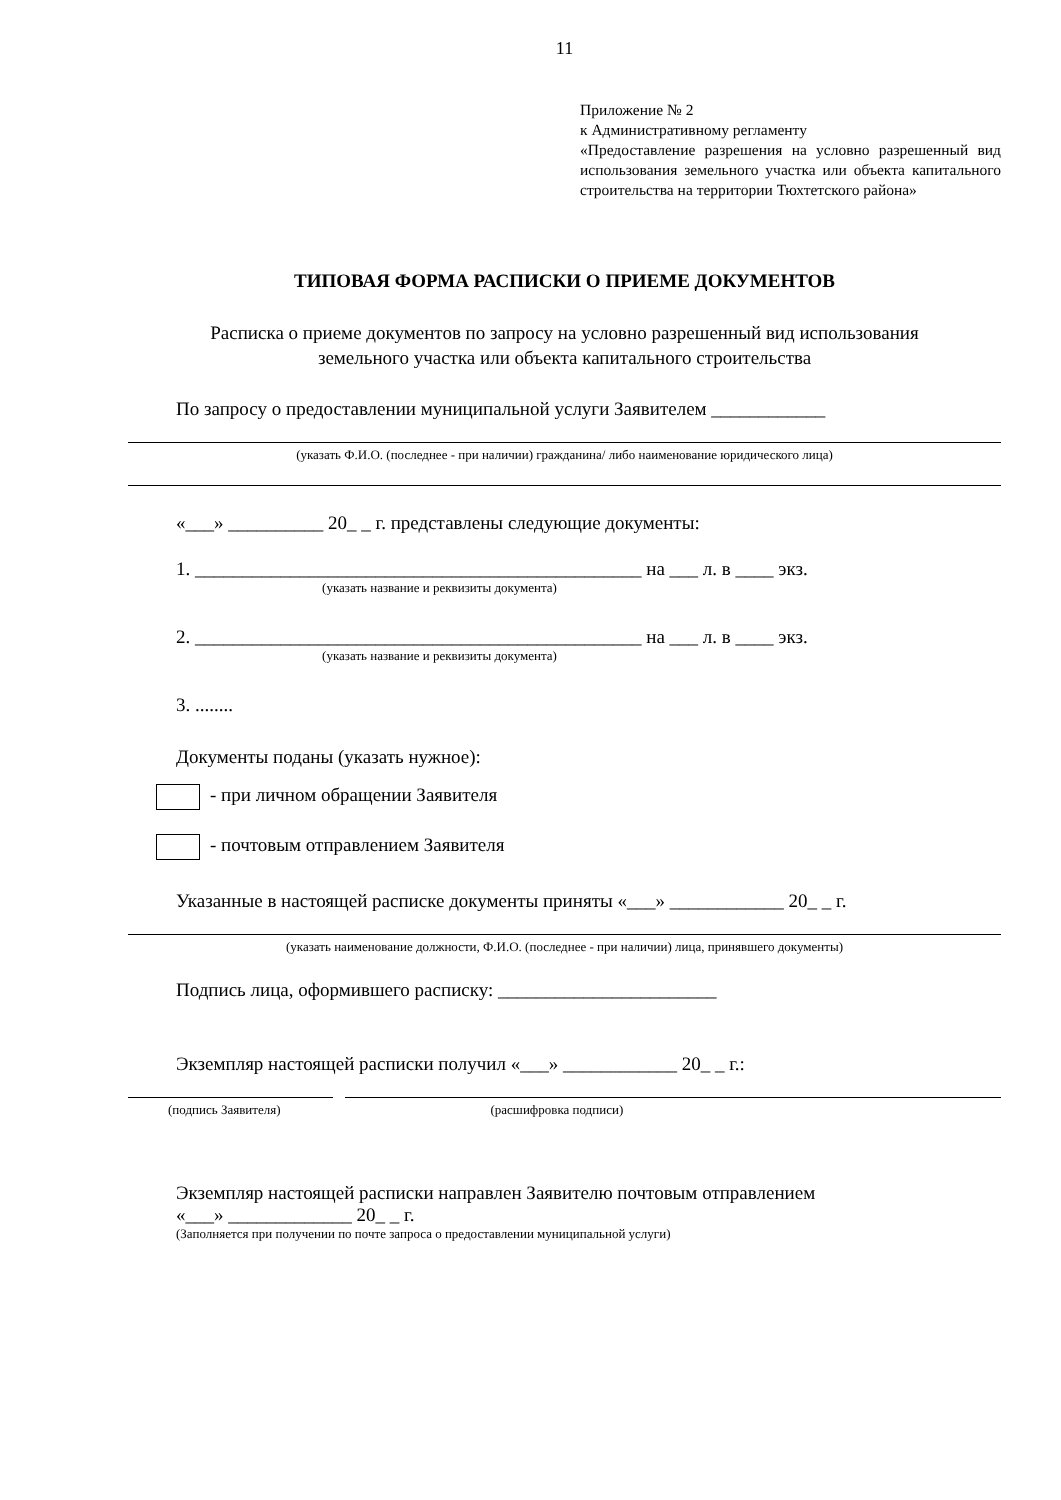11
Приложение № 2
к Административному регламенту
«Предоставление разрешения на условно разрешенный вид использования земельного участка или объекта капитального строительства на территории Тюхтетского района»
ТИПОВАЯ ФОРМА РАСПИСКИ О ПРИЕМЕ ДОКУМЕНТОВ
Расписка о приеме документов по запросу на условно разрешенный вид использования
земельного участка или объекта капитального строительства
По запросу о предоставлении муниципальной услуги Заявителем ____________
(указать Ф.И.О. (последнее - при наличии) гражданина/ либо наименование юридического лица)
«___» __________ 20_ _ г. представлены следующие документы:
1. _______________________________________________ на ___ л. в ____ экз.
(указать название и реквизиты документа)
2. _______________________________________________ на ___ л. в ____ экз.
(указать название и реквизиты документа)
3. ........
Документы поданы (указать нужное):
- при личном обращении Заявителя
- почтовым отправлением Заявителя
Указанные в настоящей расписке документы приняты «___» ____________ 20_ _ г.
(указать наименование должности, Ф.И.О. (последнее - при наличии) лица, принявшего документы)
Подпись лица, оформившего расписку: _______________________
Экземпляр настоящей расписки получил «___» ____________ 20_ _ г.:
(подпись Заявителя) (расшифровка подписи)
Экземпляр настоящей расписки направлен Заявителю почтовым отправлением
«___» _____________ 20_ _ г.
(Заполняется при получении по почте запроса о предоставлении муниципальной услуги)